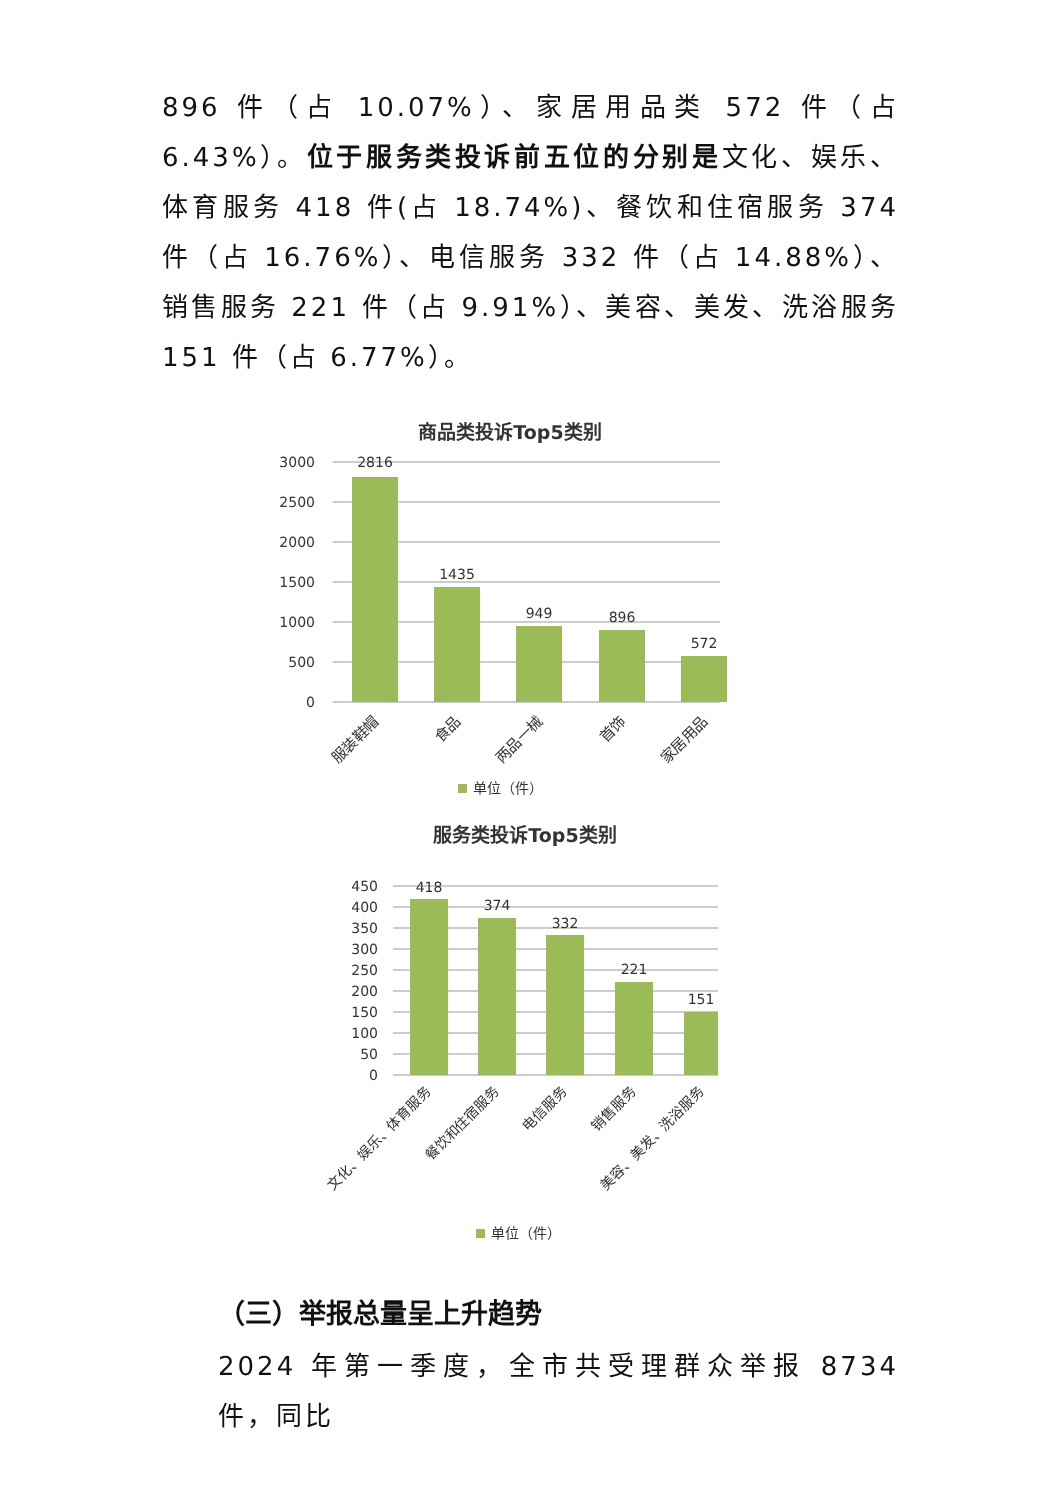896 件（占 10.07%）、家居用品类 572 件（占 6.43%）。位于服务类投诉前五位的分别是文化、娱乐、体育服务 418 件(占 18.74%)、餐饮和住宿服务 374 件（占 16.76%）、电信服务 332 件（占 14.88%）、销售服务 221 件（占 9.91%）、美容、美发、洗浴服务 151 件（占 6.77%）。
商品类投诉Top5类别
3000
2500
2000
1500
1000
500
0
2816
1435
949
896
572
服装鞋帽
食品
两品一械
首饰
家居用品
单位（件）
服务类投诉Top5类别
450
400
350
300
250
200
150
100
50
0
418
374
332
221
151
文化、娱乐、体育服务
餐饮和住宿服务
电信服务
销售服务
美容、美发、洗浴服务
单位（件）
（三）举报总量呈上升趋势
2024 年第一季度，全市共受理群众举报 8734 件，同比